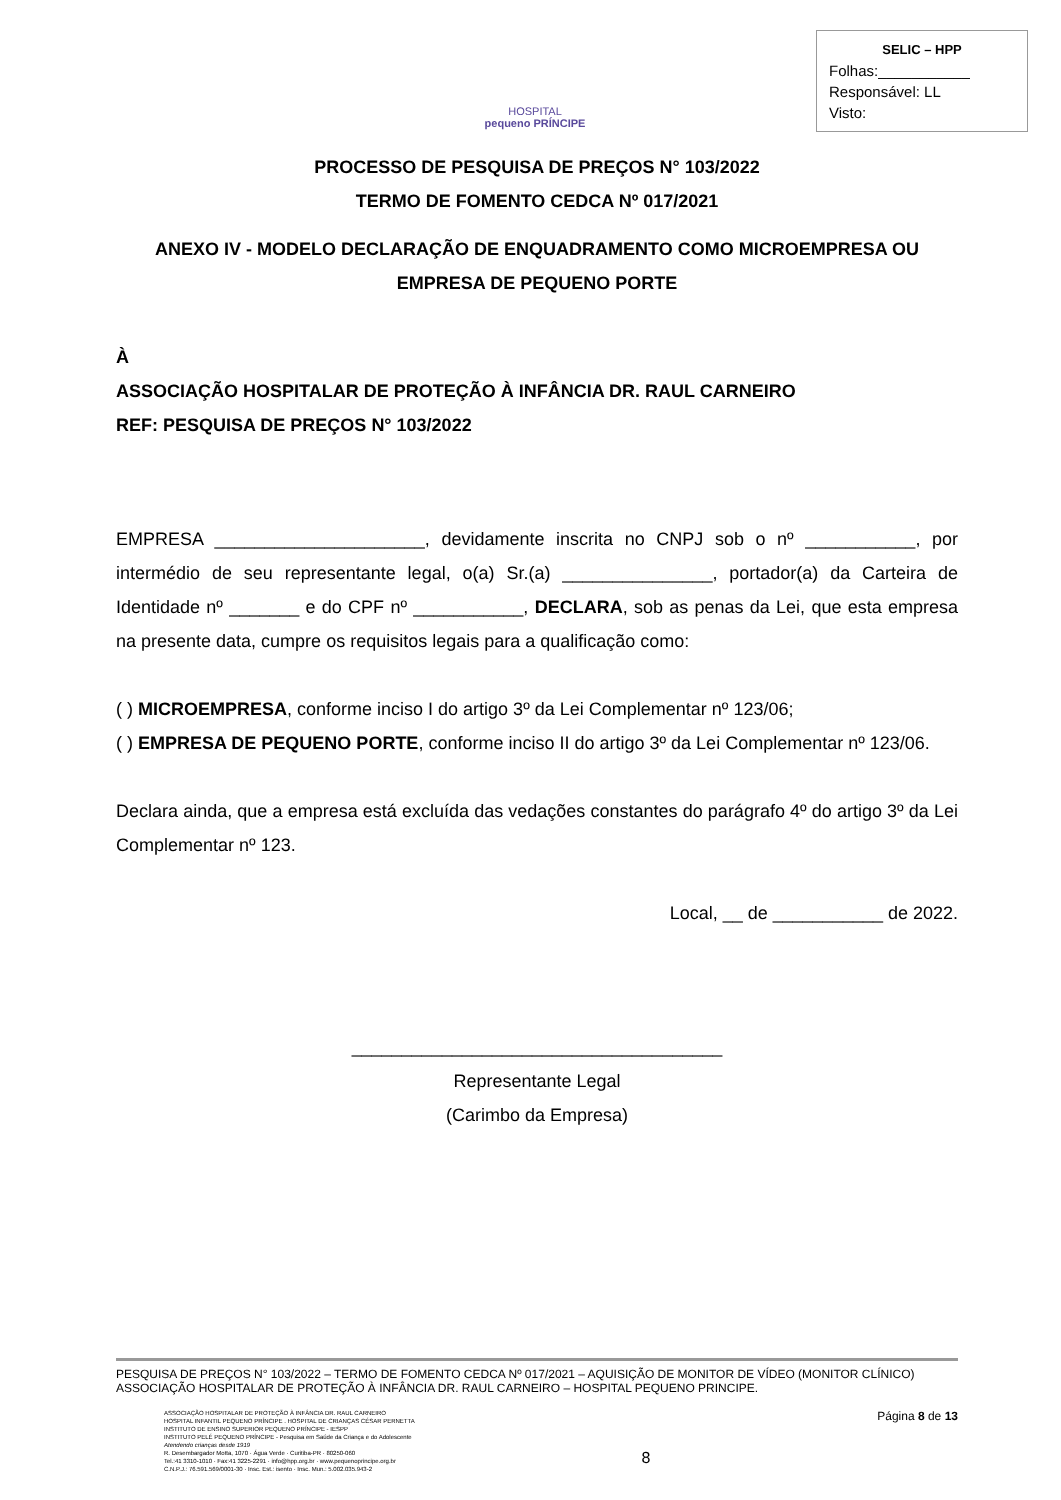HOSPITAL
pequeno PRÍNCIPE
SELIC – HPP
Folhas:___________
Responsável: LL
Visto:
PROCESSO DE PESQUISA DE PREÇOS N° 103/2022
TERMO DE FOMENTO CEDCA Nº 017/2021
ANEXO IV - MODELO DECLARAÇÃO DE ENQUADRAMENTO COMO MICROEMPRESA OU EMPRESA DE PEQUENO PORTE
À
ASSOCIAÇÃO HOSPITALAR DE PROTEÇÃO À INFÂNCIA DR. RAUL CARNEIRO
REF: PESQUISA DE PREÇOS N° 103/2022
EMPRESA _____________________, devidamente inscrita no CNPJ sob o nº ___________, por intermédio de seu representante legal, o(a) Sr.(a) _______________, portador(a) da Carteira de Identidade nº _______ e do CPF nº ___________, DECLARA, sob as penas da Lei, que esta empresa na presente data, cumpre os requisitos legais para a qualificação como:
( ) MICROEMPRESA, conforme inciso I do artigo 3º da Lei Complementar nº 123/06;
( ) EMPRESA DE PEQUENO PORTE, conforme inciso II do artigo 3º da Lei Complementar nº 123/06.
Declara ainda, que a empresa está excluída das vedações constantes do parágrafo 4º do artigo 3º da Lei Complementar nº 123.
Local, __ de ___________ de 2022.
_____________________________________
Representante Legal
(Carimbo da Empresa)
PESQUISA DE PREÇOS N° 103/2022 – TERMO DE FOMENTO CEDCA Nº 017/2021 – AQUISIÇÃO DE MONITOR DE VÍDEO (MONITOR CLÍNICO)
ASSOCIAÇÃO HOSPITALAR DE PROTEÇÃO À INFÂNCIA DR. RAUL CARNEIRO – HOSPITAL PEQUENO PRINCIPE.
ASSOCIAÇÃO HOSPITALAR DE PROTEÇÃO À INFÂNCIA DR. RAUL CARNEIRO
HOSPITAL INFANTIL PEQUENO PRÍNCIPE . HOSPITAL DE CRIANÇAS CÉSAR PERNETTA
INSTITUTO DE ENSINO SUPERIOR PEQUENO PRÍNCIPE - IESPP
INSTITUTO PELÉ PEQUENO PRÍNCIPE - Pesquisa em Saúde da Criança e do Adolescente
Atendendo crianças desde 1919
R. Desembargador Motta, 1070 · Água Verde · Curitiba-PR · 80250-060
Tel.:41 3310-1010 · Fax:41 3225-2291 · info@hpp.org.br · www.pequenoprincipe.org.br
C.N.P.J.: 76.591.569/0001-30 · Insc. Est.: isento · Insc. Mun.: 5.002.035.943-2
8
Página 8 de 13